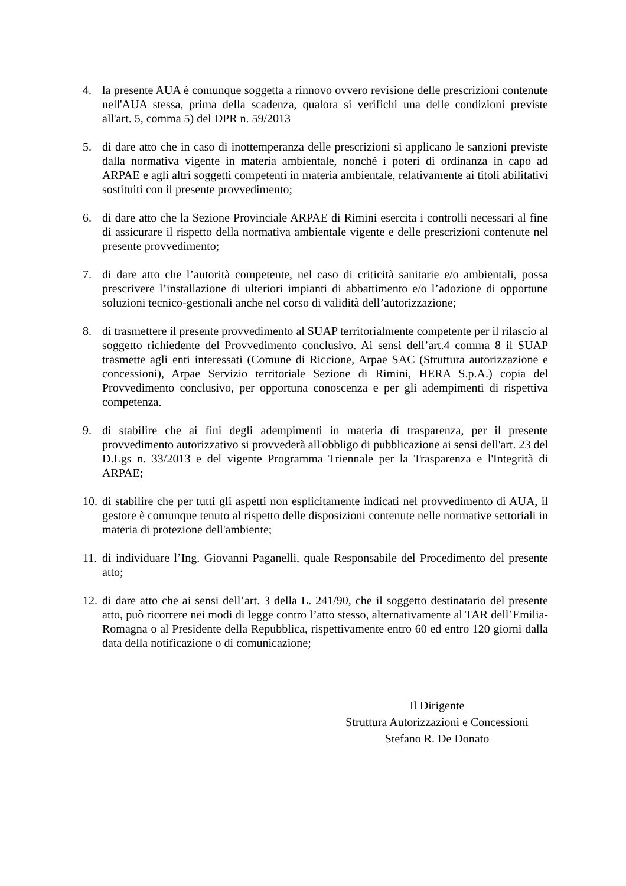4. la presente AUA è comunque soggetta a rinnovo ovvero revisione delle prescrizioni contenute nell'AUA stessa, prima della scadenza, qualora si verifichi una delle condizioni previste all'art. 5, comma 5) del DPR n. 59/2013
5. di dare atto che in caso di inottemperanza delle prescrizioni si applicano le sanzioni previste dalla normativa vigente in materia ambientale, nonché i poteri di ordinanza in capo ad ARPAE e agli altri soggetti competenti in materia ambientale, relativamente ai titoli abilitativi sostituiti con il presente provvedimento;
6. di dare atto che la Sezione Provinciale ARPAE di Rimini esercita i controlli necessari al fine di assicurare il rispetto della normativa ambientale vigente e delle prescrizioni contenute nel presente provvedimento;
7. di dare atto che l’autorità competente, nel caso di criticità sanitarie e/o ambientali, possa prescrivere l’installazione di ulteriori impianti di abbattimento e/o l’adozione di opportune soluzioni tecnico-gestionali anche nel corso di validità dell’autorizzazione;
8. di trasmettere il presente provvedimento al SUAP territorialmente competente per il rilascio al soggetto richiedente del Provvedimento conclusivo. Ai sensi dell’art.4 comma 8 il SUAP trasmette agli enti interessati (Comune di Riccione, Arpae SAC (Struttura autorizzazione e concessioni), Arpae Servizio territoriale Sezione di Rimini, HERA S.p.A.) copia del Provvedimento conclusivo, per opportuna conoscenza e per gli adempimenti di rispettiva competenza.
9. di stabilire che ai fini degli adempimenti in materia di trasparenza, per il presente provvedimento autorizzativo si provvederà all'obbligo di pubblicazione ai sensi dell'art. 23 del D.Lgs n. 33/2013 e del vigente Programma Triennale per la Trasparenza e l'Integrità di ARPAE;
10.
di stabilire che per tutti gli aspetti non esplicitamente indicati nel provvedimento di AUA, il gestore è comunque tenuto al rispetto delle disposizioni contenute nelle normative settoriali in materia di protezione dell'ambiente;
11.
di individuare l’Ing. Giovanni Paganelli, quale Responsabile del Procedimento del presente atto;
12.
di dare atto che ai sensi dell’art. 3 della L. 241/90, che il soggetto destinatario del presente atto, può ricorrere nei modi di legge contro l’atto stesso, alternativamente al TAR dell’Emilia-Romagna o al Presidente della Repubblica, rispettivamente entro 60 ed entro 120 giorni dalla data della notificazione o di comunicazione;
Il Dirigente
Struttura Autorizzazioni e Concessioni
Stefano R. De Donato